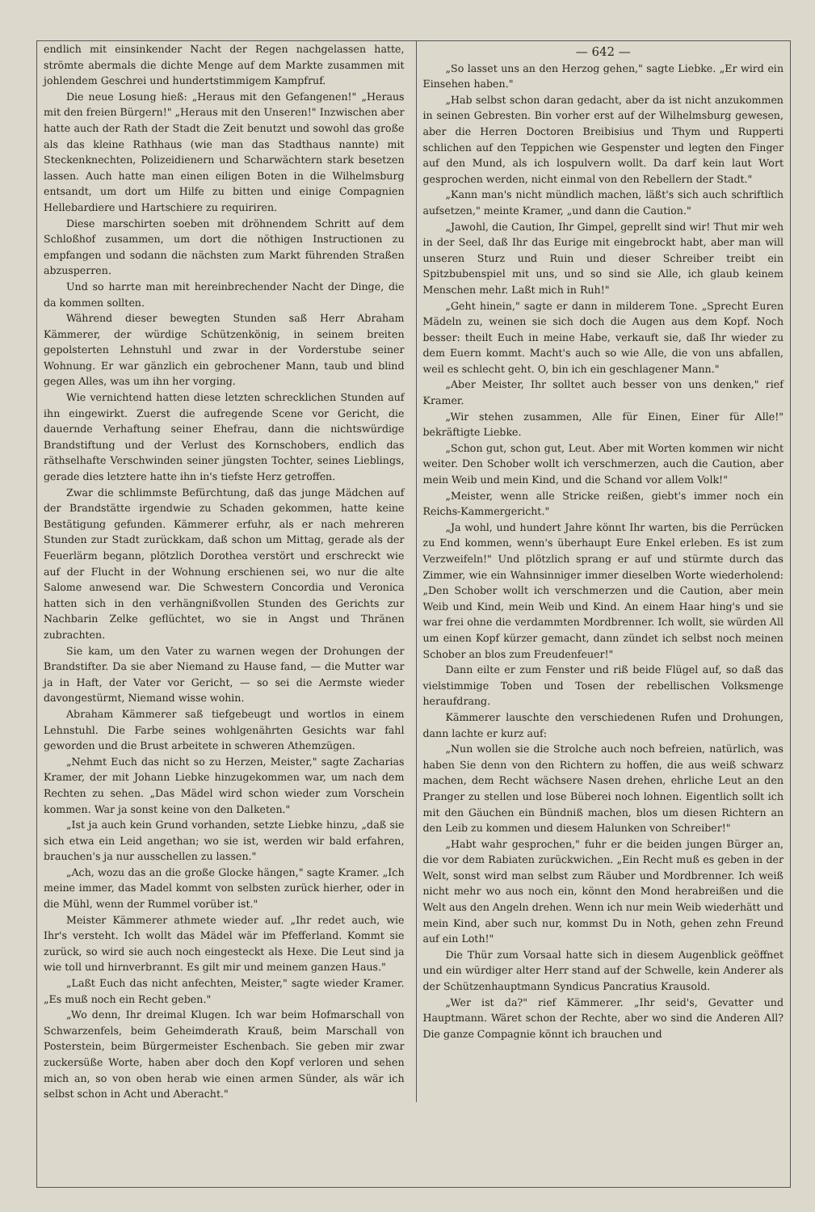endlich mit einsinkender Nacht der Regen nachgelassen hatte, strömte abermals die dichte Menge auf dem Markte zusammen mit johlendem Geschrei und hundertstimmigem Kampfruf.
Die neue Losung hieß: „Heraus mit den Gefangenen!" „Heraus mit den freien Bürgern!" „Heraus mit den Unseren!" Inzwischen aber hatte auch der Rath der Stadt die Zeit benutzt und sowohl das große als das kleine Rathhaus (wie man das Stadthaus nannte) mit Steckenknechten, Polizeidienern und Scharwächtern stark besetzen lassen. Auch hatte man einen eiligen Boten in die Wilhelmsburg entsandt, um dort um Hilfe zu bitten und einige Compagnien Hellebardiere und Hartschiere zu requiriren.
Diese marschirten soeben mit dröhnendem Schritt auf dem Schloßhof zusammen, um dort die nöthigen Instructionen zu empfangen und sodann die nächsten zum Markt führenden Straßen abzusperren.
Und so harrte man mit hereinbrechender Nacht der Dinge, die da kommen sollten.
Während dieser bewegten Stunden saß Herr Abraham Kämmerer, der würdige Schützenkönig, in seinem breiten gepolsterten Lehnstuhl und zwar in der Vorderstube seiner Wohnung. Er war gänzlich ein gebrochener Mann, taub und blind gegen Alles, was um ihn her vorging.
Wie vernichtend hatten diese letzten schrecklichen Stunden auf ihn eingewirkt. Zuerst die aufregende Scene vor Gericht, die dauernde Verhaftung seiner Ehefrau, dann die nichtswürdige Brandstiftung und der Verlust des Kornschobers, endlich das räthselhafte Verschwinden seiner jüngsten Tochter, seines Lieblings, gerade dies letztere hatte ihn in's tiefste Herz getroffen.
Zwar die schlimmste Befürchtung, daß das junge Mädchen auf der Brandstätte irgendwie zu Schaden gekommen, hatte keine Bestätigung gefunden. Kämmerer erfuhr, als er nach mehreren Stunden zur Stadt zurückkam, daß schon um Mittag, gerade als der Feuerlärm begann, plötzlich Dorothea verstört und erschreckt wie auf der Flucht in der Wohnung erschienen sei, wo nur die alte Salome anwesend war. Die Schwestern Concordia und Veronica hatten sich in den verhängnißvollen Stunden des Gerichts zur Nachbarin Zelke geflüchtet, wo sie in Angst und Thränen zubrachten.
Sie kam, um den Vater zu warnen wegen der Drohungen der Brandstifter. Da sie aber Niemand zu Hause fand, — die Mutter war ja in Haft, der Vater vor Gericht, — so sei die Aermste wieder davongestürmt, Niemand wisse wohin.
Abraham Kämmerer saß tiefgebeugt und wortlos in einem Lehnstuhl. Die Farbe seines wohlgenährten Gesichts war fahl geworden und die Brust arbeitete in schweren Athemzügen.
„Nehmt Euch das nicht so zu Herzen, Meister," sagte Zacharias Kramer, der mit Johann Liebke hinzugekommen war, um nach dem Rechten zu sehen. „Das Mädel wird schon wieder zum Vorschein kommen. War ja sonst keine von den Dalketen."
„Ist ja auch kein Grund vorhanden, setzte Liebke hinzu, „daß sie sich etwa ein Leid angethan; wo sie ist, werden wir bald erfahren, brauchen's ja nur ausschellen zu lassen."
„Ach, wozu das an die große Glocke hängen," sagte Kramer. „Ich meine immer, das Madel kommt von selbsten zurück hierher, oder in die Mühl, wenn der Rummel vorüber ist."
Meister Kämmerer athmete wieder auf. „Ihr redet auch, wie Ihr's versteht. Ich wollt das Mädel wär im Pfefferland. Kommt sie zurück, so wird sie auch noch eingesteckt als Hexe. Die Leut sind ja wie toll und hirnverbrannt. Es gilt mir und meinem ganzen Haus."
„Laßt Euch das nicht anfechten, Meister," sagte wieder Kramer. „Es muß noch ein Recht geben."
„Wo denn, Ihr dreimal Klugen. Ich war beim Hofmarschall von Schwarzenfels, beim Geheimderath Krauß, beim Marschall von Posterstein, beim Bürgermeister Eschenbach. Sie geben mir zwar zuckersüße Worte, haben aber doch den Kopf verloren und sehen mich an, so von oben herab wie einen armen Sünder, als wär ich selbst schon in Acht und Aberacht."
— 642 —
„So lasset uns an den Herzog gehen," sagte Liebke. „Er wird ein Einsehen haben."
„Hab selbst schon daran gedacht, aber da ist nicht anzukommen in seinen Gebresten. Bin vorher erst auf der Wilhelmsburg gewesen, aber die Herren Doctoren Breibisius und Thym und Rupperti schlichen auf den Teppichen wie Gespenster und legten den Finger auf den Mund, als ich lospulvern wollt. Da darf kein laut Wort gesprochen werden, nicht einmal von den Rebellern der Stadt."
„Kann man's nicht mündlich machen, läßt's sich auch schriftlich aufsetzen," meinte Kramer, „und dann die Caution."
„Jawohl, die Caution, Ihr Gimpel, geprellt sind wir! Thut mir weh in der Seel, daß Ihr das Eurige mit eingebrockt habt, aber man will unseren Sturz und Ruin und dieser Schreiber treibt ein Spitzbubenspiel mit uns, und so sind sie Alle, ich glaub keinem Menschen mehr. Laßt mich in Ruh!"
„Geht hinein," sagte er dann in milderem Tone. „Sprecht Euren Mädeln zu, weinen sie sich doch die Augen aus dem Kopf. Noch besser: theilt Euch in meine Habe, verkauft sie, daß Ihr wieder zu dem Euern kommt. Macht's auch so wie Alle, die von uns abfallen, weil es schlecht geht. O, bin ich ein geschlagener Mann."
„Aber Meister, Ihr solltet auch besser von uns denken," rief Kramer.
„Wir stehen zusammen, Alle für Einen, Einer für Alle!" bekräftigte Liebke.
„Schon gut, schon gut, Leut. Aber mit Worten kommen wir nicht weiter. Den Schober wollt ich verschmerzen, auch die Caution, aber mein Weib und mein Kind, und die Schand vor allem Volk!"
„Meister, wenn alle Stricke reißen, giebt's immer noch ein Reichs-Kammergericht."
„Ja wohl, und hundert Jahre könnt Ihr warten, bis die Perrücken zu End kommen, wenn's überhaupt Eure Enkel erleben. Es ist zum Verzweifeln!" Und plötzlich sprang er auf und stürmte durch das Zimmer, wie ein Wahnsinniger immer dieselben Worte wiederholend: „Den Schober wollt ich verschmerzen und die Caution, aber mein Weib und Kind, mein Weib und Kind. An einem Haar hing's und sie war frei ohne die verdammten Mordbrenner. Ich wollt, sie würden All um einen Kopf kürzer gemacht, dann zündet ich selbst noch meinen Schober an blos zum Freudenfeuer!"
Dann eilte er zum Fenster und riß beide Flügel auf, so daß das vielstimmige Toben und Tosen der rebellischen Volksmenge heraufdrang.
Kämmerer lauschte den verschiedenen Rufen und Drohungen, dann lachte er kurz auf:
„Nun wollen sie die Strolche auch noch befreien, natürlich, was haben Sie denn von den Richtern zu hoffen, die aus weiß schwarz machen, dem Recht wächsere Nasen drehen, ehrliche Leut an den Pranger zu stellen und lose Büberei noch lohnen. Eigentlich sollt ich mit den Gäuchen ein Bündniß machen, blos um diesen Richtern an den Leib zu kommen und diesem Halunken von Schreiber!"
„Habt wahr gesprochen," fuhr er die beiden jungen Bürger an, die vor dem Rabiaten zurückwichen. „Ein Recht muß es geben in der Welt, sonst wird man selbst zum Räuber und Mordbrenner. Ich weiß nicht mehr wo aus noch ein, könnt den Mond herabreißen und die Welt aus den Angeln drehen. Wenn ich nur mein Weib wiederhätt und mein Kind, aber such nur, kommst Du in Noth, gehen zehn Freund auf ein Loth!"
Die Thür zum Vorsaal hatte sich in diesem Augenblick geöffnet und ein würdiger alter Herr stand auf der Schwelle, kein Anderer als der Schützenhauptmann Syndicus Pancratius Krausold.
„Wer ist da?" rief Kämmerer. „Ihr seid's, Gevatter und Hauptmann. Wäret schon der Rechte, aber wo sind die Anderen All? Die ganze Compagnie könnt ich brauchen und